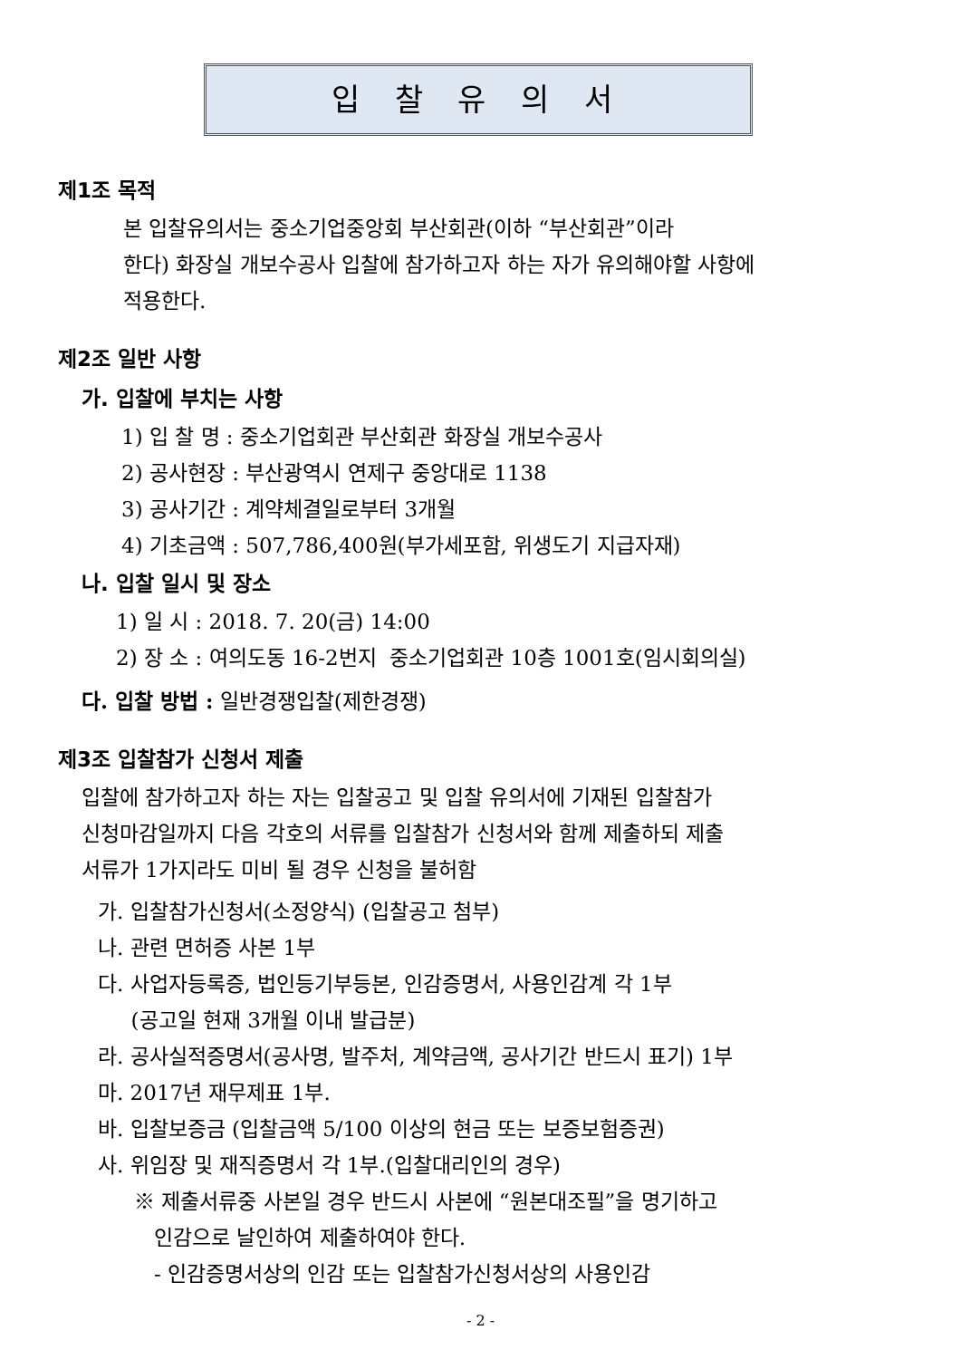입 찰 유 의 서
제1조 목적
본 입찰유의서는 중소기업중앙회 부산회관(이하 “부산회관”이라
한다) 화장실 개보수공사 입찰에 참가하고자 하는 자가 유의해야할 사항에
적용한다.
제2조 일반 사항
가. 입찰에 부치는 사항
1) 입 찰 명 : 중소기업회관 부산회관 화장실 개보수공사
2) 공사현장 : 부산광역시 연제구 중앙대로 1138
3) 공사기간 : 계약체결일로부터 3개월
4) 기초금액 : 507,786,400원(부가세포함, 위생도기 지급자재)
나. 입찰 일시 및 장소
1) 일 시 : 2018. 7. 20(금) 14:00
2) 장 소 : 여의도동 16-2번지 중소기업회관 10층 1001호(임시회의실)
다. 입찰 방법 : 일반경쟁입찰(제한경쟁)
제3조 입찰참가 신청서 제출
입찰에 참가하고자 하는 자는 입찰공고 및 입찰 유의서에 기재된 입찰참가
신청마감일까지 다음 각호의 서류를 입찰참가 신청서와 함께 제출하되 제출
서류가 1가지라도 미비 될 경우 신청을 불허함
가. 입찰참가신청서(소정양식) (입찰공고 첨부)
나. 관련 면허증 사본 1부
다. 사업자등록증, 법인등기부등본, 인감증명서, 사용인감계 각 1부
(공고일 현재 3개월 이내 발급분)
라. 공사실적증명서(공사명, 발주처, 계약금액, 공사기간 반드시 표기) 1부
마. 2017년 재무제표 1부.
바. 입찰보증금 (입찰금액 5/100 이상의 현금 또는 보증보험증권)
사. 위임장 및 재직증명서 각 1부.(입찰대리인의 경우)
※ 제출서류중 사본일 경우 반드시 사본에 “원본대조필”을 명기하고
인감으로 날인하여 제출하여야 한다.
- 인감증명서상의 인감 또는 입찰참가신청서상의 사용인감
- 2 -